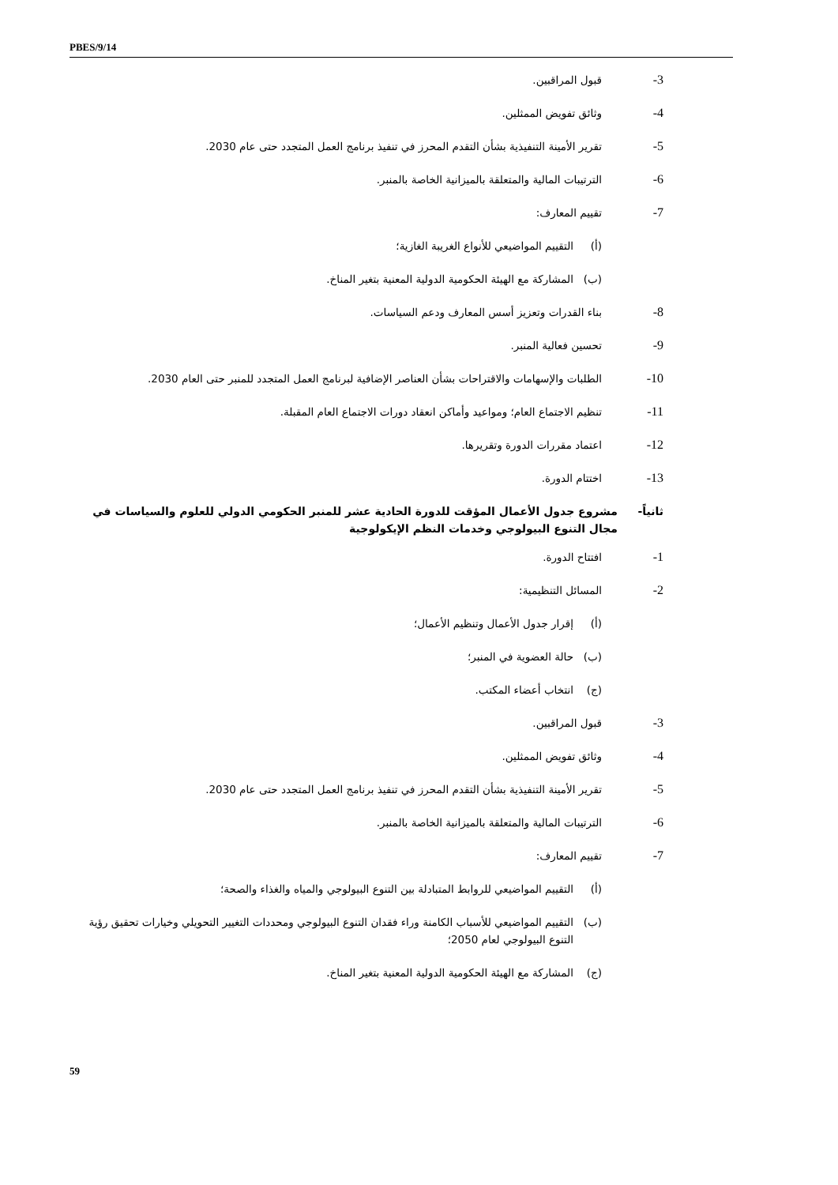PBES/9/14
3- قبول المراقبين.
4- وثائق تفويض الممثلين.
5- تقرير الأمينة التنفيذية بشأن التقدم المحرز في تنفيذ برنامج العمل المتجدد حتى عام 2030.
6- الترتيبات المالية والمتعلقة بالميزانية الخاصة بالمنبر.
7- تقييم المعارف:
(أ) التقييم المواضيعي للأنواع الغريبة الغازية؛
(ب) المشاركة مع الهيئة الحكومية الدولية المعنية بتغير المناخ.
8- بناء القدرات وتعزيز أسس المعارف ودعم السياسات.
9- تحسين فعالية المنبر.
10- الطلبات والإسهامات والاقتراحات بشأن العناصر الإضافية لبرنامج العمل المتجدد للمنبر حتى العام 2030.
11- تنظيم الاجتماع العام؛ ومواعيد وأماكن انعقاد دورات الاجتماع العام المقبلة.
12- اعتماد مقررات الدورة وتقريرها.
13- اختتام الدورة.
ثانياً- مشروع جدول الأعمال المؤقت للدورة الحادية عشر للمنبر الحكومي الدولي للعلوم والسياسات في مجال التنوع البيولوجي وخدمات النظم الإيكولوجية
1- افتتاح الدورة.
2- المسائل التنظيمية:
(أ) إقرار جدول الأعمال وتنظيم الأعمال؛
(ب) حالة العضوية في المنبر؛
(ج) انتخاب أعضاء المكتب.
3- قبول المراقبين.
4- وثائق تفويض الممثلين.
5- تقرير الأمينة التنفيذية بشأن التقدم المحرز في تنفيذ برنامج العمل المتجدد حتى عام 2030.
6- الترتيبات المالية والمتعلقة بالميزانية الخاصة بالمنبر.
7- تقييم المعارف:
(أ) التقييم المواضيعي للروابط المتبادلة بين التنوع البيولوجي والمياه والغذاء والصحة؛
(ب) التقييم المواضيعي للأسباب الكامنة وراء فقدان التنوع البيولوجي ومحددات التغيير التحويلي وخيارات تحقيق رؤية التنوع البيولوجي لعام 2050؛
(ج) المشاركة مع الهيئة الحكومية الدولية المعنية بتغير المناخ.
59